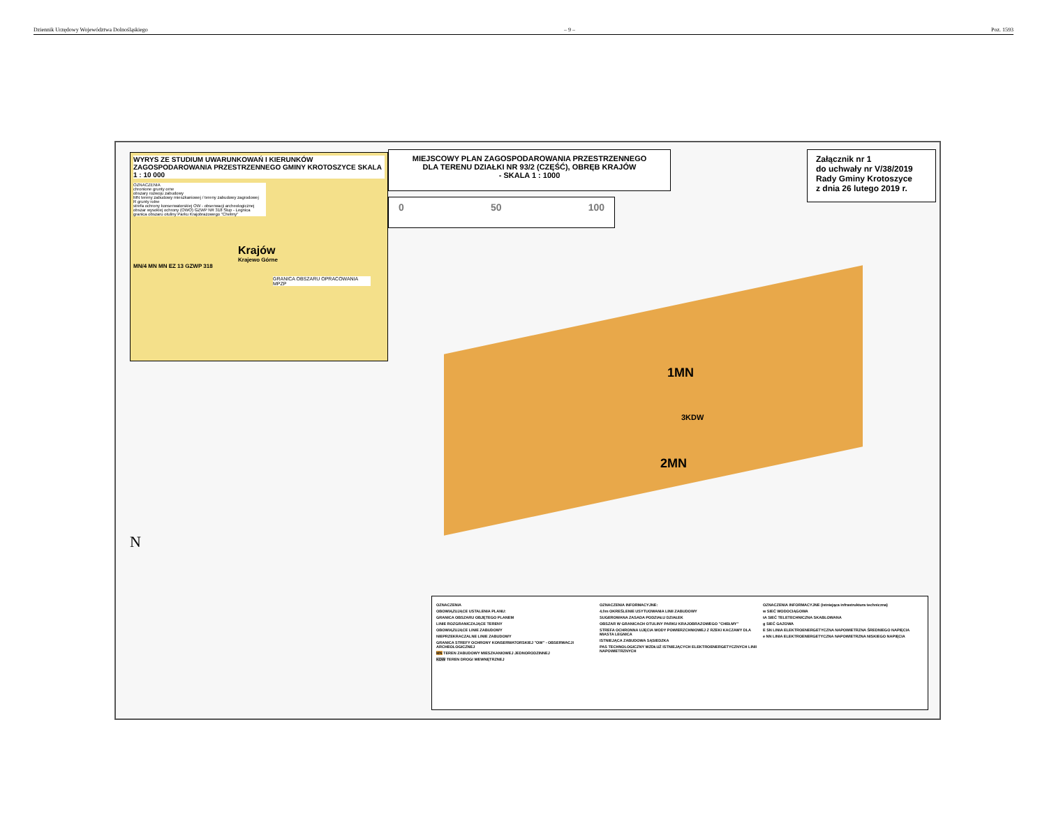Dziennik Urzędowy Województwa Dolnośląskiego – 9 – Poz. 1593
1MN
2MN
3KDW
WYRYS ZE STUDIUM UWARUNKOWAŃ I KIERUNKÓW ZAGOSPODAROWANIA PRZESTRZENNEGO GMINY KROTOSZYCE SKALA 1 : 10 000
OZNACZENIA
chronione grunty orne
obszary rozwoju zabudowy
MN tereny zabudowy mieszkaniowej / tereny zabudowy zagrodowej
R grunty rolne
strefa ochrony konserwatorskiej OW - obserwacji archeologicznej
obszar wysokiej ochrony (OWO) GZWP NR 318 Słup - Legnica
granica obszaru otuliny Parku Krajobrazowego "Chełmy"
Krajów
Krajewo Górne
MN/4 MN MN EZ 13 GZWP 318
GRANICA OBSZARU OPRACOWANIA MPZP
MIEJSCOWY PLAN ZAGOSPODAROWANIA PRZESTRZENNEGO
DLA TERENU DZIAŁKI NR 93/2 (CZĘŚĆ), OBRĘB KRAJÓW
- SKALA 1 : 1000
0 50 100
Załącznik nr 1
do uchwały nr V/38/2019
Rady Gminy Krotoszyce
z dnia 26 lutego 2019 r.
N
OZNACZENIA
OBOWIĄZUJĄCE USTALENIA PLANU:
GRANICA OBSZARU OBJĘTEGO PLANEM
LINIE ROZGRANICZAJĄCE TERENY
OBOWIĄZUJĄCE LINIE ZABUDOWY
NIEPRZEKRACZALNE LINIE ZABUDOWY
GRANICA STREFY OCHRONY KONSERWATORSKIEJ "OW" - OBSERWACJI ARCHEOLOGICZNEJ
MN TEREN ZABUDOWY MIESZKANIOWEJ JEDNORODZINNEJ
KDW TEREN DROGI WEWNĘTRZNEJ
OZNACZENIA INFORMACYJNE:
4,0m OKREŚLENIE USYTUOWANIA LINII ZABUDOWY
SUGEROWANA ZASADA PODZIAŁU DZIAŁEK
OBSZAR W GRANICACH OTULINY PARKU KRAJOBRAZOWEGO "CHEŁMY"
STREFA OCHRONNA UJĘCIA WODY POWIERZCHNIOWEJ Z RZEKI KACZAWY DLA MIASTA LEGNICA
ISTNIEJĄCA ZABUDOWA SĄSIEDZKA
PAS TECHNOLOGICZNY WZDŁUŻ ISTNIEJĄCYCH ELEKTROENERGETYCZNYCH LINII NAPOWIETRZNYCH
OZNACZENIA INFORMACYJNE (istniejąca infrastruktura techniczna)
w SIEĆ WODOCIĄGOWA
tA SIEĆ TELETECHNICZNA SKABLOWANA
g SIEĆ GAZOWA
E SN LINIA ELEKTROENERGETYCZNA NAPOWIETRZNA ŚREDNIEGO NAPIĘCIA
e NN LINIA ELEKTROENERGETYCZNA NAPOWIETRZNA NISKIEGO NAPIĘCIA